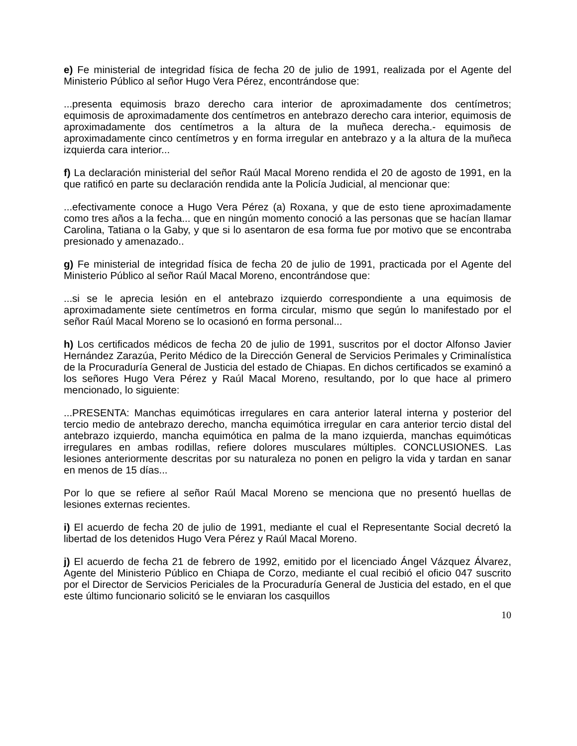e) Fe ministerial de integridad física de fecha 20 de julio de 1991, realizada por el Agente del Ministerio Público al señor Hugo Vera Pérez, encontrándose que:
...presenta equimosis brazo derecho cara interior de aproximadamente dos centímetros; equimosis de aproximadamente dos centímetros en antebrazo derecho cara interior, equimosis de aproximadamente dos centímetros a la altura de la muñeca derecha.- equimosis de aproximadamente cinco centímetros y en forma irregular en antebrazo y a la altura de la muñeca izquierda cara interior...
f) La declaración ministerial del señor Raúl Macal Moreno rendida el 20 de agosto de 1991, en la que ratificó en parte su declaración rendida ante la Policía Judicial, al mencionar que:
...efectivamente conoce a Hugo Vera Pérez (a) Roxana, y que de esto tiene aproximadamente como tres años a la fecha... que en ningún momento conoció a las personas que se hacían llamar Carolina, Tatiana o la Gaby, y que si lo asentaron de esa forma fue por motivo que se encontraba presionado y amenazado..
g) Fe ministerial de integridad física de fecha 20 de julio de 1991, practicada por el Agente del Ministerio Público al señor Raúl Macal Moreno, encontrándose que:
...si se le aprecia lesión en el antebrazo izquierdo correspondiente a una equimosis de aproximadamente siete centímetros en forma circular, mismo que según lo manifestado por el señor Raúl Macal Moreno se lo ocasionó en forma personal...
h) Los certificados médicos de fecha 20 de julio de 1991, suscritos por el doctor Alfonso Javier Hernández Zarazúa, Perito Médico de la Dirección General de Servicios Perimales y Criminalística de la Procuraduría General de Justicia del estado de Chiapas. En dichos certificados se examinó a los señores Hugo Vera Pérez y Raúl Macal Moreno, resultando, por lo que hace al primero mencionado, lo siguiente:
...PRESENTA: Manchas equimóticas irregulares en cara anterior lateral interna y posterior del tercio medio de antebrazo derecho, mancha equimótica irregular en cara anterior tercio distal del antebrazo izquierdo, mancha equimótica en palma de la mano izquierda, manchas equimóticas irregulares en ambas rodillas, refiere dolores musculares múltiples. CONCLUSIONES. Las lesiones anteriormente descritas por su naturaleza no ponen en peligro la vida y tardan en sanar en menos de 15 días...
Por lo que se refiere al señor Raúl Macal Moreno se menciona que no presentó huellas de lesiones externas recientes.
i) El acuerdo de fecha 20 de julio de 1991, mediante el cual el Representante Social decretó la libertad de los detenidos Hugo Vera Pérez y Raúl Macal Moreno.
j) El acuerdo de fecha 21 de febrero de 1992, emitido por el licenciado Ángel Vázquez Álvarez, Agente del Ministerio Público en Chiapa de Corzo, mediante el cual recibió el oficio 047 suscrito por el Director de Servicios Periciales de la Procuraduría General de Justicia del estado, en el que este último funcionario solicitó se le enviaran los casquillos
10